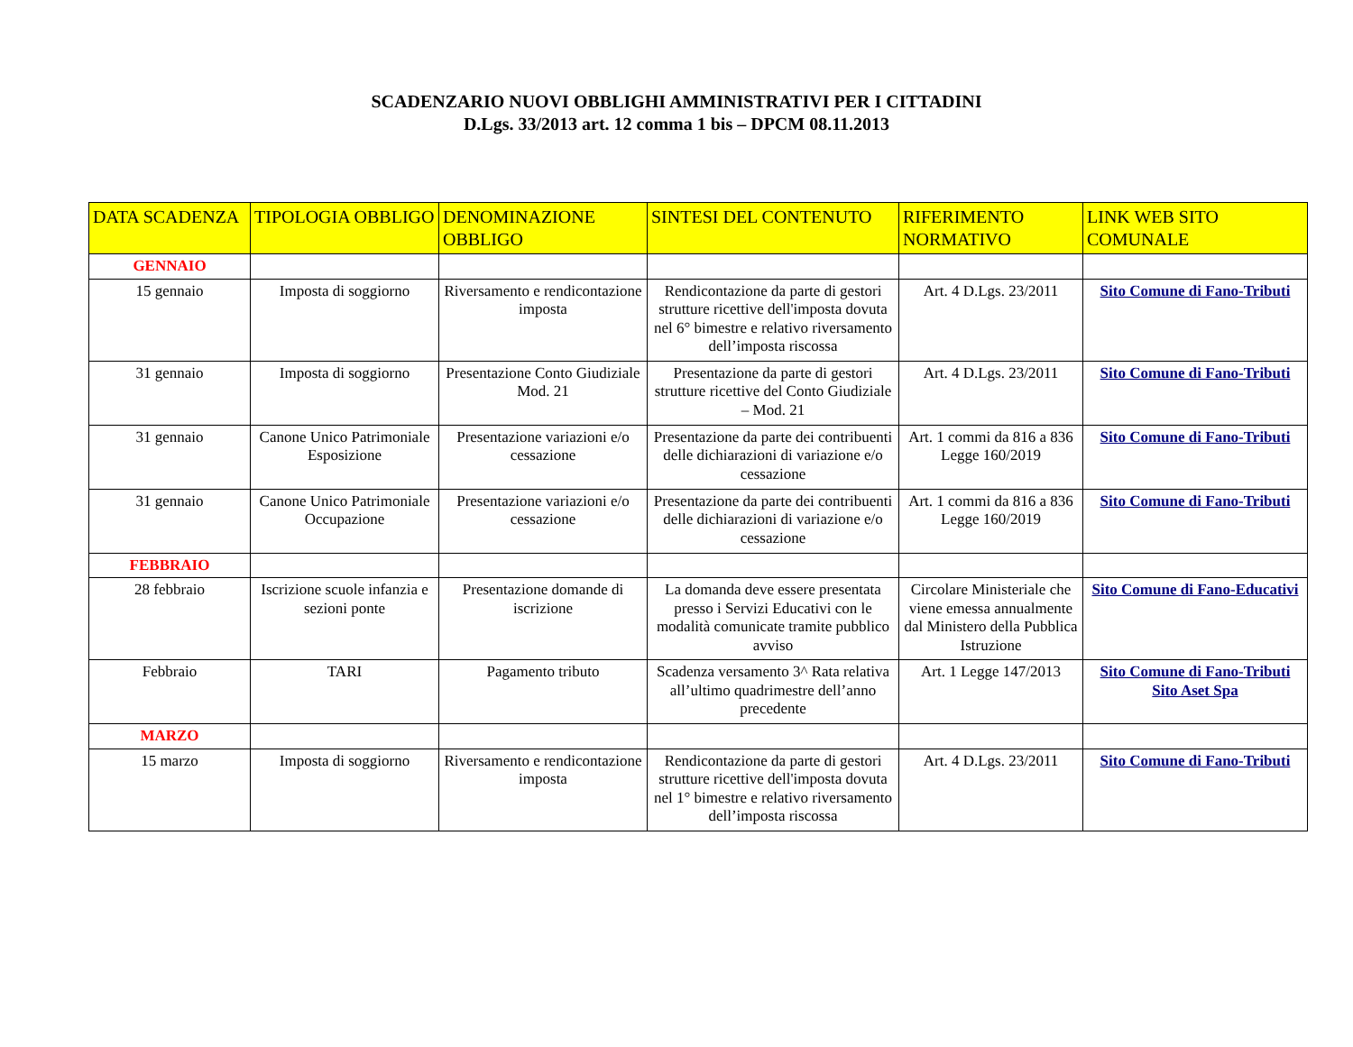SCADENZARIO NUOVI OBBLIGHI AMMINISTRATIVI PER I CITTADINI
D.Lgs. 33/2013 art. 12 comma 1 bis – DPCM 08.11.2013
| DATA SCADENZA | TIPOLOGIA OBBLIGO | DENOMINAZIONE OBBLIGO | SINTESI DEL CONTENUTO | RIFERIMENTO NORMATIVO | LINK WEB SITO COMUNALE |
| --- | --- | --- | --- | --- | --- |
| GENNAIO | | | | | |
| 15 gennaio | Imposta di soggiorno | Riversamento e rendicontazione imposta | Rendicontazione da parte di gestori strutture ricettive dell'imposta dovuta nel 6° bimestre e relativo riversamento dell’imposta riscossa | Art. 4 D.Lgs. 23/2011 | Sito Comune di Fano-Tributi |
| 31 gennaio | Imposta di soggiorno | Presentazione Conto Giudiziale Mod. 21 | Presentazione da parte di gestori strutture ricettive del Conto Giudiziale – Mod. 21 | Art. 4 D.Lgs. 23/2011 | Sito Comune di Fano-Tributi |
| 31 gennaio | Canone Unico Patrimoniale Esposizione | Presentazione variazioni e/o cessazione | Presentazione da parte dei contribuenti delle dichiarazioni di variazione e/o cessazione | Art. 1 commi da 816 a 836 Legge 160/2019 | Sito Comune di Fano-Tributi |
| 31 gennaio | Canone Unico Patrimoniale Occupazione | Presentazione variazioni e/o cessazione | Presentazione da parte dei contribuenti delle dichiarazioni di variazione e/o cessazione | Art. 1 commi da 816 a 836 Legge 160/2019 | Sito Comune di Fano-Tributi |
| FEBBRAIO | | | | | |
| 28 febbraio | Iscrizione scuole infanzia e sezioni ponte | Presentazione domande di iscrizione | La domanda deve essere presentata presso i Servizi Educativi con le modalità comunicate tramite pubblico avviso | Circolare Ministeriale che viene emessa annualmente dal Ministero della Pubblica Istruzione | Sito Comune di Fano-Educativi |
| Febbraio | TARI | Pagamento tributo | Scadenza versamento 3^ Rata relativa all’ultimo quadrimestre dell’anno precedente | Art. 1 Legge 147/2013 | Sito Comune di Fano-Tributi Sito Aset Spa |
| MARZO | | | | | |
| 15 marzo | Imposta di soggiorno | Riversamento e rendicontazione imposta | Rendicontazione da parte di gestori strutture ricettive dell'imposta dovuta nel 1° bimestre e relativo riversamento dell’imposta riscossa | Art. 4 D.Lgs. 23/2011 | Sito Comune di Fano-Tributi |